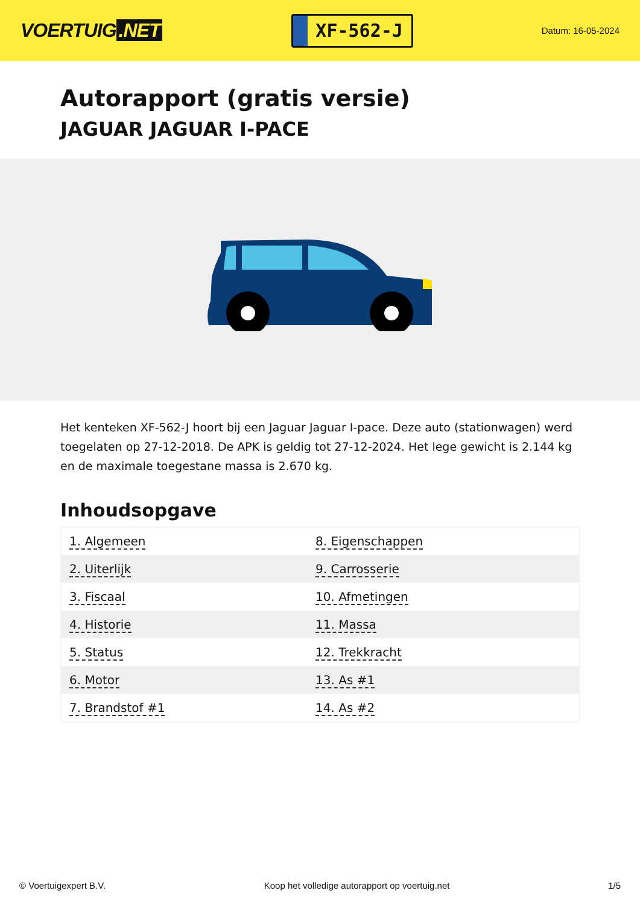VOERTUIG.NET
XF-562-J
Datum: 16-05-2024
Autorapport (gratis versie)
JAGUAR JAGUAR I-PACE
Het kenteken XF-562-J hoort bij een Jaguar Jaguar I-pace. Deze auto (stationwagen) werd toegelaten op 27-12-2018. De APK is geldig tot 27-12-2024. Het lege gewicht is 2.144 kg en de maximale toegestane massa is 2.670 kg.
Inhoudsopgave
| 1. Algemeen | 8. Eigenschappen |
| 2. Uiterlijk | 9. Carrosserie |
| 3. Fiscaal | 10. Afmetingen |
| 4. Historie | 11. Massa |
| 5. Status | 12. Trekkracht |
| 6. Motor | 13. As #1 |
| 7. Brandstof #1 | 14. As #2 |
© Voertuigexpert B.V. Koop het volledige autorapport op voertuig.net 1/5